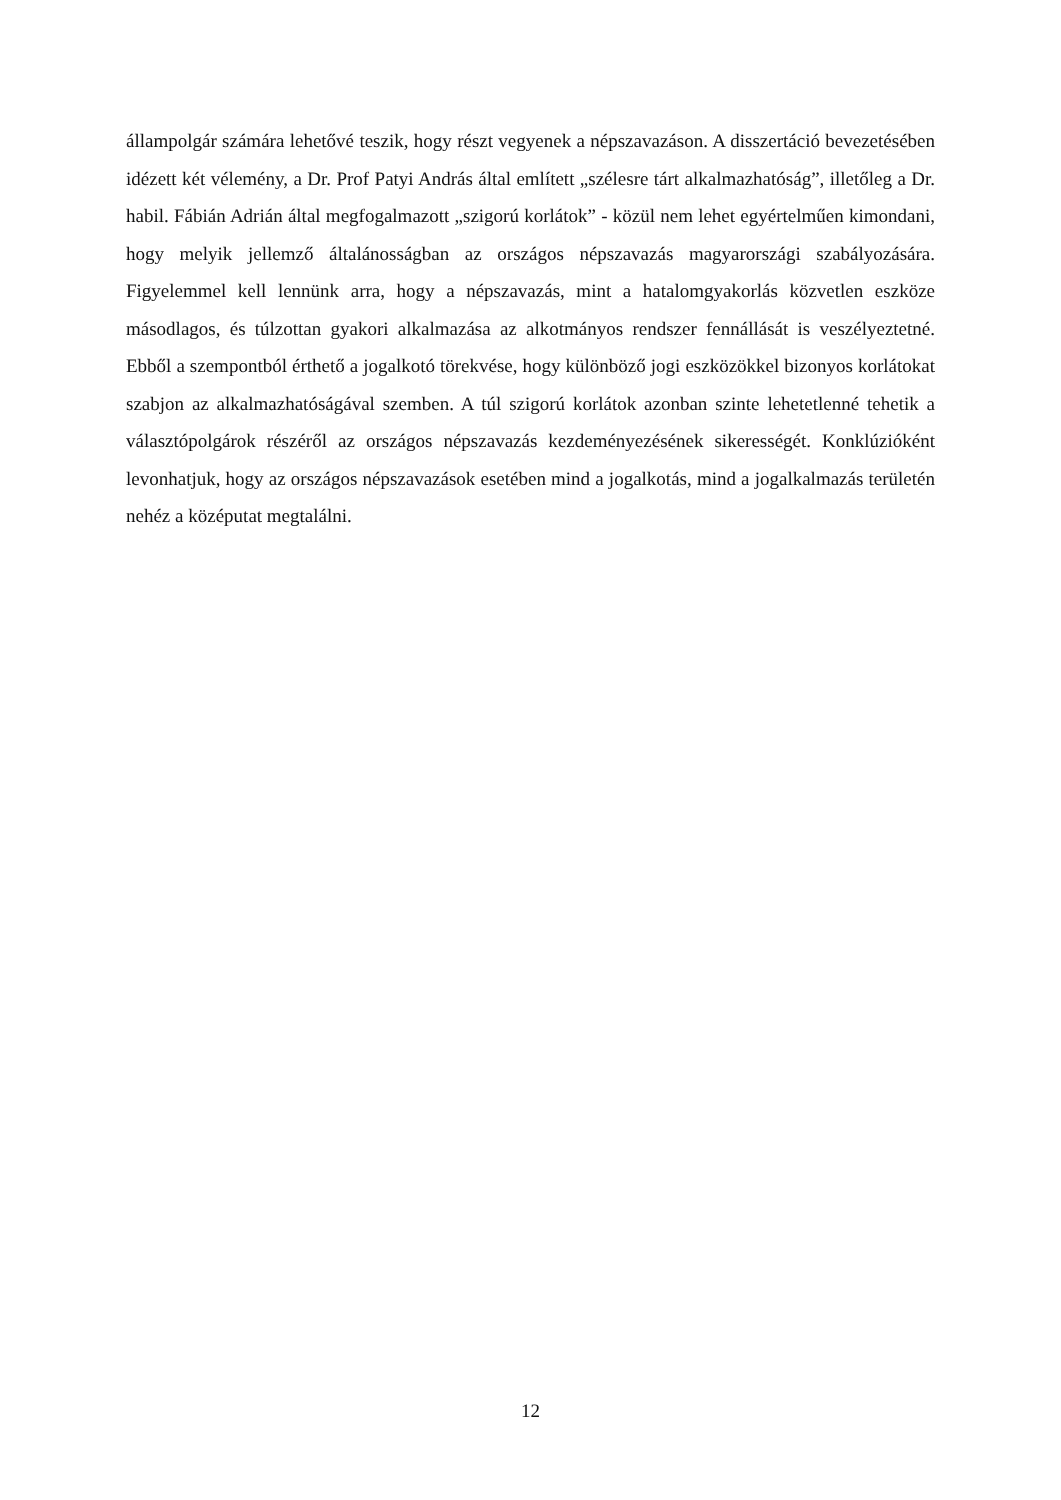állampolgár számára lehetővé teszik, hogy részt vegyenek a népszavazáson. A disszertáció bevezetésében idézett két vélemény, a Dr. Prof Patyi András által említett „szélesre tárt alkalmazhatóság”, illetőleg a Dr. habil. Fábián Adrián által megfogalmazott „szigorú korlátok” - közül nem lehet egyértelműen kimondani, hogy melyik jellemző általánosságban az országos népszavazás magyarországi szabályozására. Figyelemmel kell lennünk arra, hogy a népszavazás, mint a hatalomgyakorlás közvetlen eszköze másodlagos, és túlzottan gyakori alkalmazása az alkotmányos rendszer fennállását is veszélyeztetné. Ebből a szempontból érthető a jogalkotó törekvése, hogy különböző jogi eszközökkel bizonyos korlátokat szabjon az alkalmazhatóságával szemben. A túl szigorú korlátok azonban szinte lehetetlenné tehetik a választópolgárok részéről az országos népszavazás kezdeményezésének sikerességét. Konklúzióként levonhatjuk, hogy az országos népszavazások esetében mind a jogalkotás, mind a jogalkalmazás területén nehéz a középutat megtalálni.
12